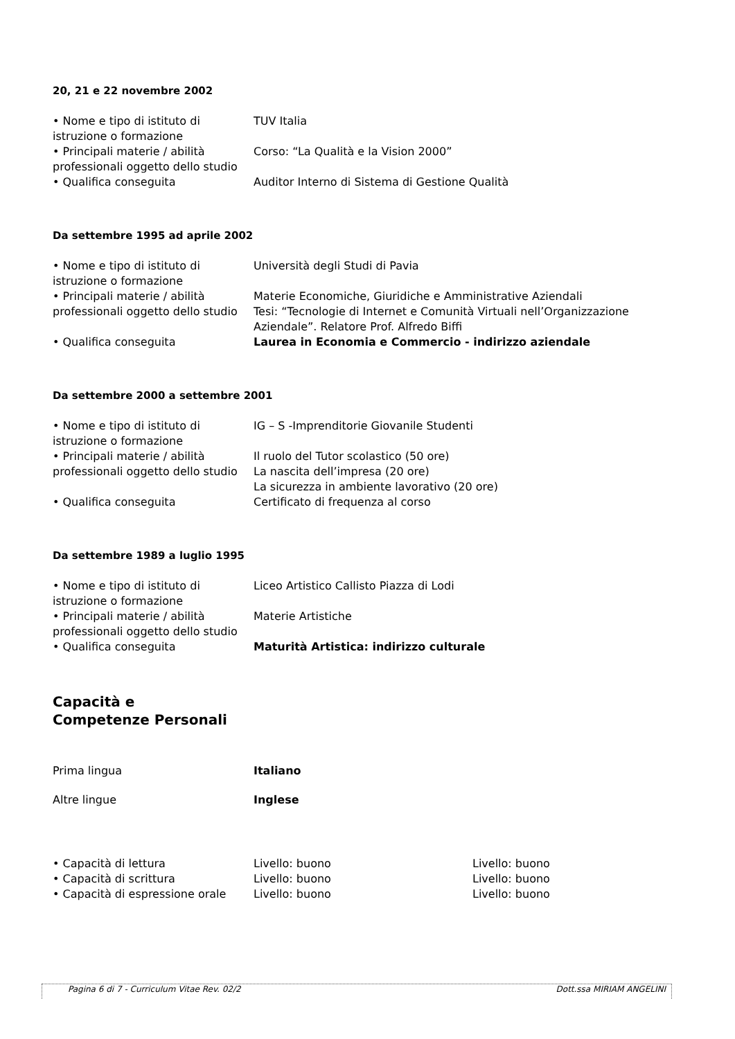20, 21 e 22 novembre 2002
• Nome e tipo di istituto di istruzione o formazione
TUV Italia
• Principali materie / abilità professionali oggetto dello studio
Corso: “La Qualità e la Vision 2000”
• Qualifica conseguita Auditor Interno di Sistema di Gestione Qualità
Da settembre 1995 ad aprile 2002
• Nome e tipo di istituto di istruzione o formazione
Università degli Studi di Pavia
• Principali materie / abilità professionali oggetto dello studio
Materie Economiche, Giuridiche e Amministrative Aziendali
Tesi: “Tecnologie di Internet e Comunità Virtuali nell’Organizzazione Aziendale”. Relatore Prof. Alfredo Biffi
• Qualifica conseguita Laurea in Economia e Commercio - indirizzo aziendale
Da settembre 2000 a settembre 2001
• Nome e tipo di istituto di istruzione o formazione
IG – S -Imprenditorie Giovanile Studenti
• Principali materie / abilità professionali oggetto dello studio
Il ruolo del Tutor scolastico (50 ore)
La nascita dell’impresa (20 ore)
La sicurezza in ambiente lavorativo (20 ore)
• Qualifica conseguita Certificato di frequenza al corso
Da settembre 1989 a luglio 1995
• Nome e tipo di istituto di istruzione o formazione
Liceo Artistico Callisto Piazza di Lodi
• Principali materie / abilità professionali oggetto dello studio
Materie Artistiche
• Qualifica conseguita Maturità Artistica: indirizzo culturale
Capacità e
Competenze Personali
Prima lingua Italiano
Altre lingue Inglese
• Capacità di lettura Livello: buono Livello: buono
• Capacità di scrittura Livello: buono Livello: buono
• Capacità di espressione orale
Livello: buono Livello: buono
Pagina 6 di 7 - Curriculum Vitae Rev. 02/2 Dott.ssa MIRIAM ANGELINI